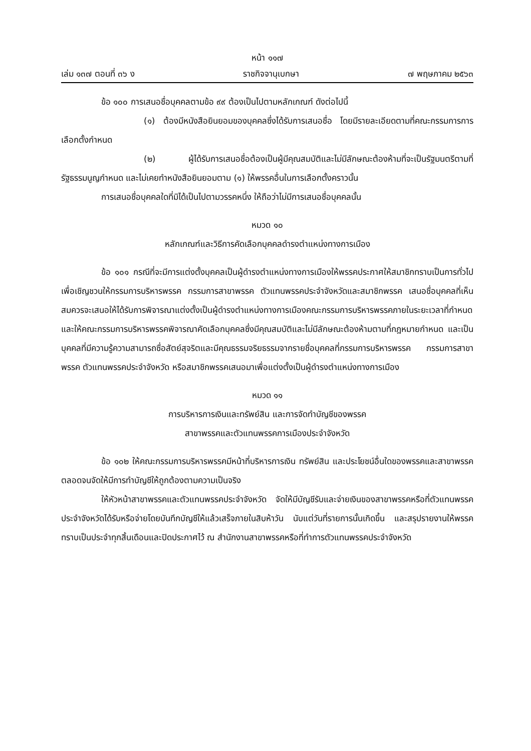หน้า ๑๑๗
เล่ม ๑๓๗ ตอนที่ ๓๖ ง ราชกิจจานุเบกษา ๗ พฤษภาคม ๒๕๖๓
ข้อ ๑๐๐ การเสนอชื่อบุคคลตามข้อ ๙๙ ต้องเป็นไปตามหลักเกณฑ์ ดังต่อไปนี้
(๑) ต้องมีหนังสือยินยอมของบุคคลซึ่งได้รับการเสนอชื่อ โดยมีรายละเอียดตามที่คณะกรรมการการเลือกตั้งกำหนด
(๒) ผู้ได้รับการเสนอชื่อต้องเป็นผู้มีคุณสมบัติและไม่มีลักษณะต้องห้ามที่จะเป็นรัฐมนตรีตามที่รัฐธรรมนูญกำหนด และไม่เคยทำหนังสือยินยอมตาม (๑) ให้พรรคอื่นในการเลือกตั้งคราวนั้น
การเสนอชื่อบุคคลใดที่มิได้เป็นไปตามวรรคหนึ่ง ให้ถือว่าไม่มีการเสนอชื่อบุคคลนั้น
หมวด ๑๐
หลักเกณฑ์และวิธีการคัดเลือกบุคคลดำรงตำแหน่งทางการเมือง
ข้อ ๑๐๑ กรณีที่จะมีการแต่งตั้งบุคคลเป็นผู้ดำรงตำแหน่งทางการเมืองให้พรรคประกาศให้สมาชิกทราบเป็นการทั่วไปเพื่อเชิญชวนให้กรรมการบริหารพรรค กรรมการสาขาพรรค ตัวแทนพรรคประจำจังหวัดและสมาชิกพรรค เสนอชื่อบุคคลที่เห็นสมควรจะเสนอให้ได้รับการพิจารณาแต่งตั้งเป็นผู้ดำรงตำแหน่งทางการเมืองคณะกรรมการบริหารพรรคภายในระยะเวลาที่กำหนด และให้คณะกรรมการบริหารพรรคพิจารณาคัดเลือกบุคคลซึ่งมีคุณสมบัติและไม่มีลักษณะต้องห้ามตามที่กฎหมายกำหนด และเป็นบุคคลที่มีความรู้ความสามารถซื่อสัตย์สุจริตและมีคุณธรรมจริยธรรมจากรายชื่อบุคคลที่กรรมการบริหารพรรค กรรมการสาขาพรรค ตัวแทนพรรคประจำจังหวัด หรือสมาชิกพรรคเสนอมาเพื่อแต่งตั้งเป็นผู้ดำรงตำแหน่งทางการเมือง
หมวด ๑๑
การบริหารการเงินและทรัพย์สิน และการจัดทำบัญชีของพรรค
สาขาพรรคและตัวแทนพรรคการเมืองประจำจังหวัด
ข้อ ๑๐๒ ให้คณะกรรมการบริหารพรรคมีหน้าที่บริหารการเงิน ทรัพย์สิน และประโยชน์อื่นใดของพรรคและสาขาพรรค ตลอดจนจัดให้มีการทำบัญชีให้ถูกต้องตามความเป็นจริง
ให้หัวหน้าสาขาพรรคและตัวแทนพรรคประจำจังหวัด จัดให้มีบัญชีรับและจ่ายเงินของสาขาพรรคหรือที่ตัวแทนพรรคประจำจังหวัดได้รับหรือจ่ายโดยบันทึกบัญชีให้แล้วเสร็จภายในสิบห้าวัน นับแต่วันที่รายการนั้นเกิดขึ้น และสรุปรายงานให้พรรคทราบเป็นประจำทุกสิ้นเดือนและปิดประกาศไว้ ณ สำนักงานสาขาพรรคหรือที่ทำการตัวแทนพรรคประจำจังหวัด